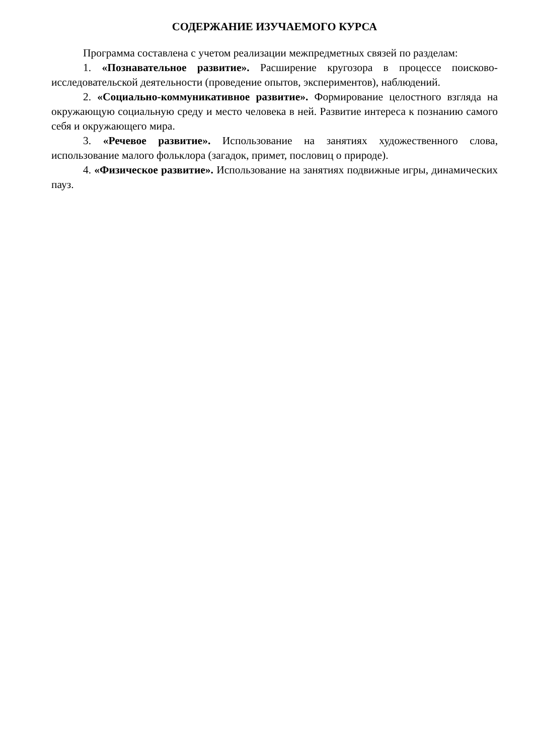СОДЕРЖАНИЕ ИЗУЧАЕМОГО КУРСА
Программа составлена с учетом реализации межпредметных связей по разделам:
1. «Познавательное развитие». Расширение кругозора в процессе поисково-исследовательской деятельности (проведение опытов, экспериментов), наблюдений.
2. «Социально-коммуникативное развитие». Формирование целостного взгляда на окружающую социальную среду и место человека в ней. Развитие интереса к познанию самого себя и окружающего мира.
3. «Речевое развитие». Использование на занятиях художественного слова, использование малого фольклора (загадок, примет, пословиц о природе).
4. «Физическое развитие». Использование на занятиях подвижные игры, динамических пауз.